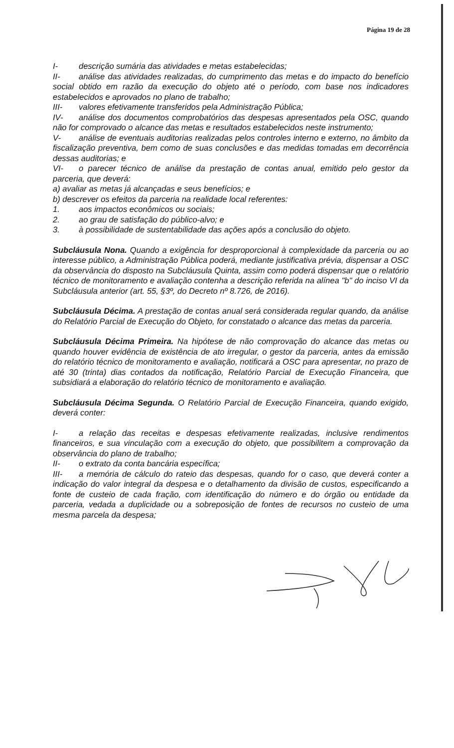Página 19 de 28
I- descrição sumária das atividades e metas estabelecidas;
II- análise das atividades realizadas, do cumprimento das metas e do impacto do benefício social obtido em razão da execução do objeto até o período, com base nos indicadores estabelecidos e aprovados no plano de trabalho;
III- valores efetivamente transferidos pela Administração Pública;
IV- análise dos documentos comprobatórios das despesas apresentados pela OSC, quando não for comprovado o alcance das metas e resultados estabelecidos neste instrumento;
V- análise de eventuais auditorias realizadas pelos controles interno e externo, no âmbito da fiscalização preventiva, bem como de suas conclusões e das medidas tomadas em decorrência dessas auditorias; e
VI- o parecer técnico de análise da prestação de contas anual, emitido pelo gestor da parceria, que deverá:
a) avaliar as metas já alcançadas e seus benefícios; e
b) descrever os efeitos da parceria na realidade local referentes:
1. aos impactos econômicos ou sociais;
2. ao grau de satisfação do público-alvo; e
3. à possibilidade de sustentabilidade das ações após a conclusão do objeto.
Subcláusula Nona. Quando a exigência for desproporcional à complexidade da parceria ou ao interesse público, a Administração Pública poderá, mediante justificativa prévia, dispensar a OSC da observância do disposto na Subcláusula Quinta, assim como poderá dispensar que o relatório técnico de monitoramento e avaliação contenha a descrição referida na alínea "b" do inciso VI da Subcláusula anterior (art. 55, §3º, do Decreto nº 8.726, de 2016).
Subcláusula Décima. A prestação de contas anual será considerada regular quando, da análise do Relatório Parcial de Execução do Objeto, for constatado o alcance das metas da parceria.
Subcláusula Décima Primeira. Na hipótese de não comprovação do alcance das metas ou quando houver evidência de existência de ato irregular, o gestor da parceria, antes da emissão do relatório técnico de monitoramento e avaliação, notificará a OSC para apresentar, no prazo de até 30 (trinta) dias contados da notificação, Relatório Parcial de Execução Financeira, que subsidiará a elaboração do relatório técnico de monitoramento e avaliação.
Subcláusula Décima Segunda. O Relatório Parcial de Execução Financeira, quando exigido, deverá conter:
I- a relação das receitas e despesas efetivamente realizadas, inclusive rendimentos financeiros, e sua vinculação com a execução do objeto, que possibilitem a comprovação da observância do plano de trabalho;
II- o extrato da conta bancária específica;
III- a memória de cálculo do rateio das despesas, quando for o caso, que deverá conter a indicação do valor integral da despesa e o detalhamento da divisão de custos, especificando a fonte de custeio de cada fração, com identificação do número e do órgão ou entidade da parceria, vedada a duplicidade ou a sobreposição de fontes de recursos no custeio de uma mesma parcela da despesa;